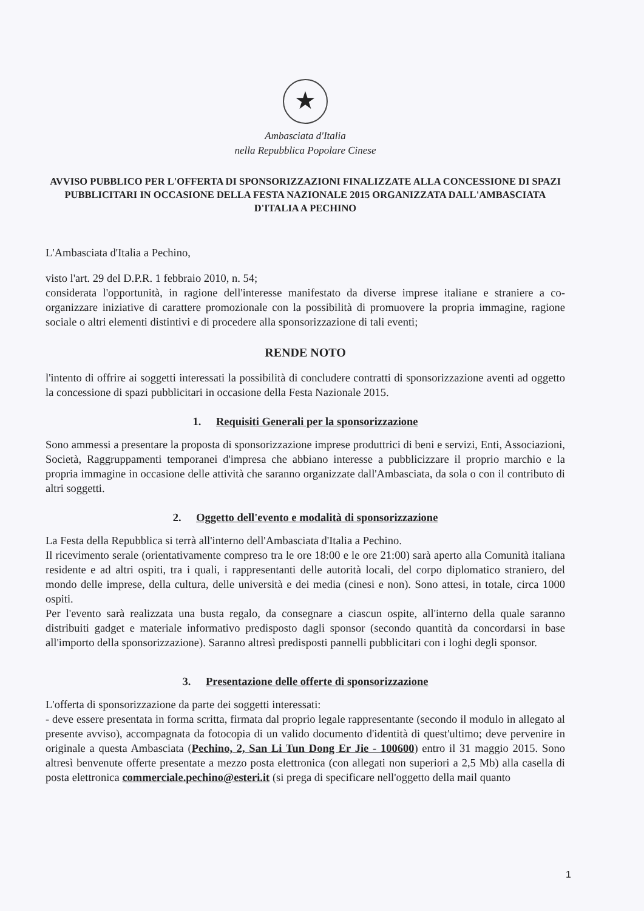★
Ambasciata d'Italia
nella Repubblica Popolare Cinese
AVVISO PUBBLICO PER L'OFFERTA DI SPONSORIZZAZIONI FINALIZZATE ALLA CONCESSIONE DI SPAZI PUBBLICITARI IN OCCASIONE DELLA FESTA NAZIONALE 2015 ORGANIZZATA DALL'AMBASCIATA D'ITALIA A PECHINO
L'Ambasciata d'Italia a Pechino,
visto l'art. 29 del D.P.R. 1 febbraio 2010, n. 54;
considerata l'opportunità, in ragione dell'interesse manifestato da diverse imprese italiane e straniere a co-organizzare iniziative di carattere promozionale con la possibilità di promuovere la propria immagine, ragione sociale o altri elementi distintivi e di procedere alla sponsorizzazione di tali eventi;
RENDE NOTO
l'intento di offrire ai soggetti interessati la possibilità di concludere contratti di sponsorizzazione aventi ad oggetto la concessione di spazi pubblicitari in occasione della Festa Nazionale 2015.
1. Requisiti Generali per la sponsorizzazione
Sono ammessi a presentare la proposta di sponsorizzazione imprese produttrici di beni e servizi, Enti, Associazioni, Società, Raggruppamenti temporanei d'impresa che abbiano interesse a pubblicizzare il proprio marchio e la propria immagine in occasione delle attività che saranno organizzate dall'Ambasciata, da sola o con il contributo di altri soggetti.
2. Oggetto dell'evento e modalità di sponsorizzazione
La Festa della Repubblica si terrà all'interno dell'Ambasciata d'Italia a Pechino.
Il ricevimento serale (orientativamente compreso tra le ore 18:00 e le ore 21:00) sarà aperto alla Comunità italiana residente e ad altri ospiti, tra i quali, i rappresentanti delle autorità locali, del corpo diplomatico straniero, del mondo delle imprese, della cultura, delle università e dei media (cinesi e non). Sono attesi, in totale, circa 1000 ospiti.
Per l'evento sarà realizzata una busta regalo, da consegnare a ciascun ospite, all'interno della quale saranno distribuiti gadget e materiale informativo predisposto dagli sponsor (secondo quantità da concordarsi in base all'importo della sponsorizzazione). Saranno altresì predisposti pannelli pubblicitari con i loghi degli sponsor.
3. Presentazione delle offerte di sponsorizzazione
L'offerta di sponsorizzazione da parte dei soggetti interessati:
- deve essere presentata in forma scritta, firmata dal proprio legale rappresentante (secondo il modulo in allegato al presente avviso), accompagnata da fotocopia di un valido documento d'identità di quest'ultimo; deve pervenire in originale a questa Ambasciata (Pechino, 2, San Li Tun Dong Er Jie - 100600) entro il 31 maggio 2015. Sono altresì benvenute offerte presentate a mezzo posta elettronica (con allegati non superiori a 2,5 Mb) alla casella di posta elettronica commerciale.pechino@esteri.it (si prega di specificare nell'oggetto della mail quanto
1